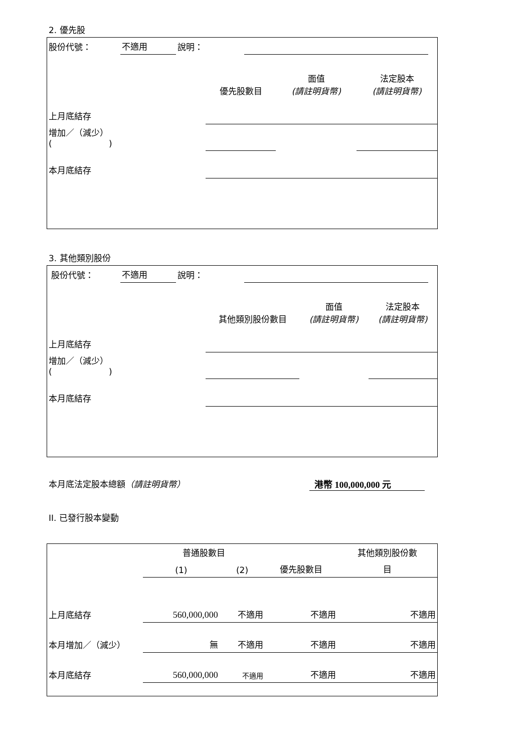2. 優先股
| 股份代號： | 不適用 | 說明： | | |
| | 優先股數目 | 面值 (請註明貨幣) | 法定股本 (請註明貨幣) |
| 上月底結存 | | | |
| 增加／（減少） ( ) | | | |
| 本月底結存 | | | |
3. 其他類別股份
| 股份代號： | 不適用 | 說明： | | |
| | 其他類別股份數目 | 面值 (請註明貨幣) | 法定股本 (請註明貨幣) |
| 上月底結存 | | | |
| 增加／（減少） ( ) | | | |
| 本月底結存 | | | |
本月底法定股本總額（請註明貨幣） 港幣 100,000,000 元
II. 已發行股本變動
| | 普通股數目 | | | 其他類別股份數 |
| | (1) | (2) | 優先股數目 | 目 |
| 上月底結存 | 560,000,000 | 不適用 | 不適用 | 不適用 |
| 本月增加／（減少） | 無 | 不適用 | 不適用 | 不適用 |
| 本月底結存 | 560,000,000 | 不適用 | 不適用 | 不適用 |